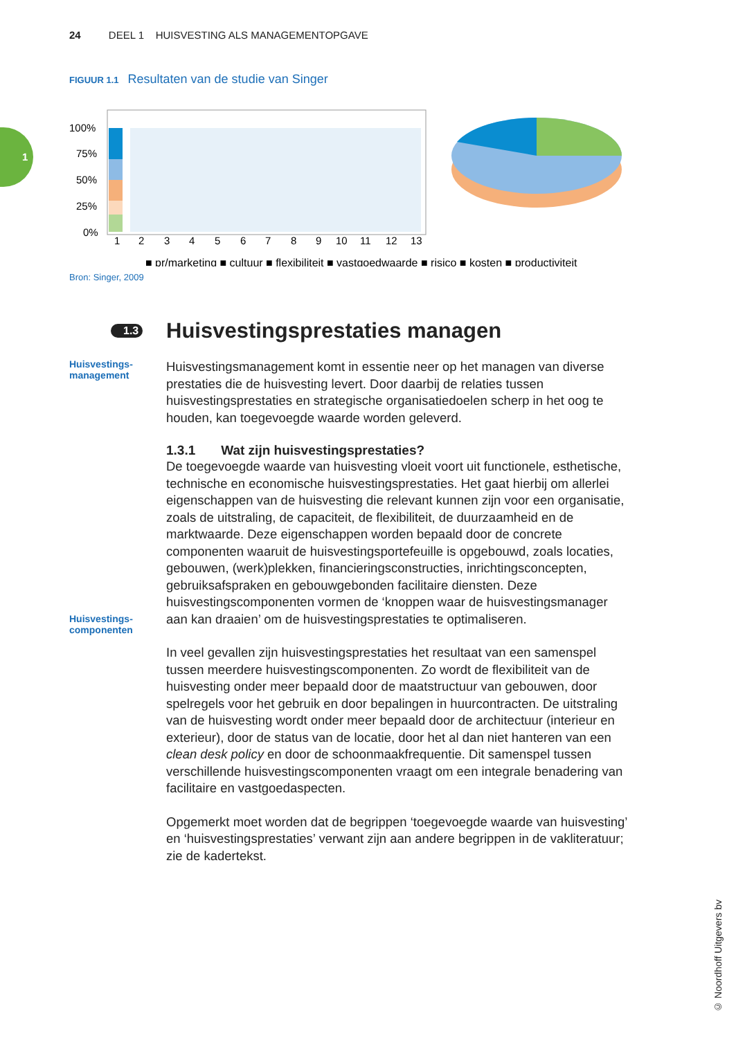24 DEEL 1 HUISVESTING ALS MANAGEMENTOPGAVE
1
FIGUUR 1.1 Resultaten van de studie van Singer
100%
75%
50%
25%
0%
1
2
3
4
5
6
7
8
9
10
11
12
13
■ pr/marketing ■ cultuur ■ flexibiliteit ■ vastgoedwaarde ■ risico ■ kosten ■ productiviteit
Bron: Singer, 2009
1.3 Huisvestingsprestaties managen
Huisvestings-
management
Huisvestingsmanagement komt in essentie neer op het managen van diverse prestaties die de huisvesting levert. Door daarbij de relaties tussen huisvestingsprestaties en strategische organisatiedoelen scherp in het oog te houden, kan toegevoegde waarde worden geleverd.
1.3.1 Wat zijn huisvestingsprestaties?
Huisvestings-
componenten
De toegevoegde waarde van huisvesting vloeit voort uit functionele, esthetische, technische en economische huisvestingsprestaties. Het gaat hierbij om allerlei eigenschappen van de huisvesting die relevant kunnen zijn voor een organisatie, zoals de uitstraling, de capaciteit, de flexibiliteit, de duurzaamheid en de marktwaarde. Deze eigenschappen worden bepaald door de concrete componenten waaruit de huisvestingsportefeuille is opgebouwd, zoals locaties, gebouwen, (werk)plekken, financieringsconstructies, inrichtingsconcepten, gebruiksafspraken en gebouwgebonden facilitaire diensten. Deze huisvestingscomponenten vormen de ‘knoppen waar de huisvestingsmanager aan kan draaien’ om de huisvestingsprestaties te optimaliseren.
In veel gevallen zijn huisvestingsprestaties het resultaat van een samenspel tussen meerdere huisvestingscomponenten. Zo wordt de flexibiliteit van de huisvesting onder meer bepaald door de maatstructuur van gebouwen, door spelregels voor het gebruik en door bepalingen in huurcontracten. De uitstraling van de huisvesting wordt onder meer bepaald door de architectuur (interieur en exterieur), door de status van de locatie, door het al dan niet hanteren van een clean desk policy en door de schoonmaakfrequentie. Dit samenspel tussen verschillende huisvestingscomponenten vraagt om een integrale benadering van facilitaire en vastgoedaspecten.
Opgemerkt moet worden dat de begrippen ‘toegevoegde waarde van huisvesting’ en ‘huisvestingsprestaties’ verwant zijn aan andere begrippen in de vakliteratuur; zie de kadertekst.
© Noordhoff Uitgevers bv